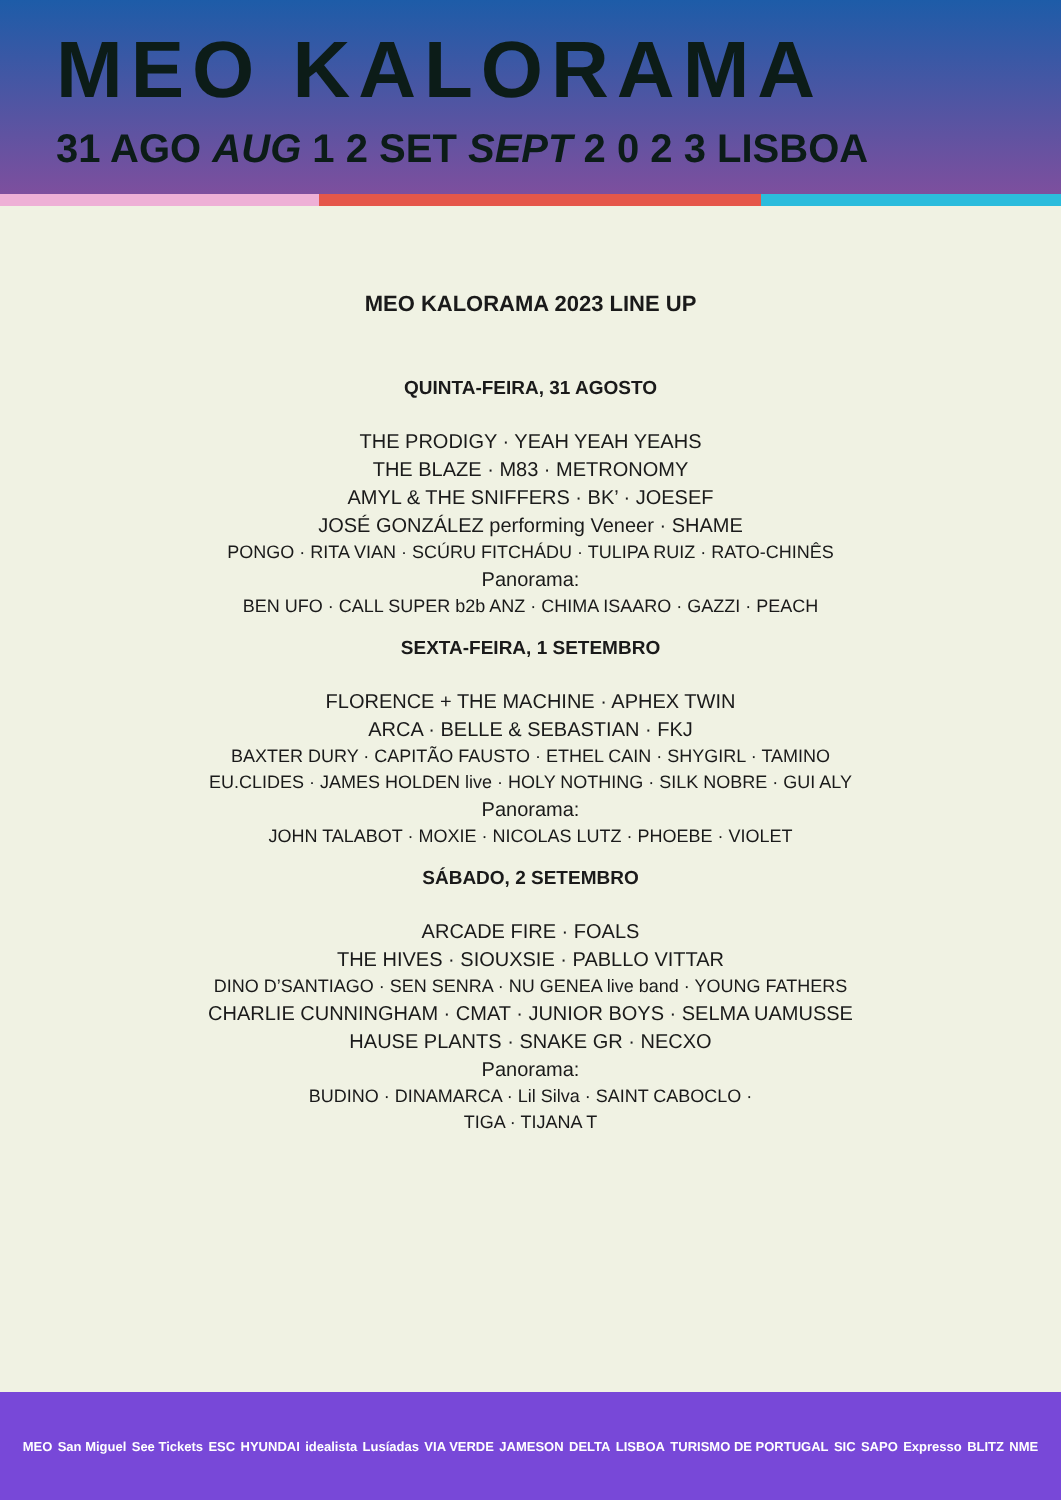MEO KALORAMA
31 AGO AUG 1 2 SET SEPT 2 0 2 3 LISBOA
MEO KALORAMA 2023 LINE UP
QUINTA-FEIRA, 31 AGOSTO
THE PRODIGY · YEAH YEAH YEAHS
THE BLAZE · M83 · METRONOMY
AMYL & THE SNIFFERS · BK’ · JOESEF
JOSÉ GONZÁLEZ performing Veneer · SHAME
PONGO · RITA VIAN · SCÚRU FITCHÁDU · TULIPA RUIZ · RATO-CHINÊS
Panorama:
BEN UFO · CALL SUPER b2b ANZ · CHIMA ISAARO · GAZZI · PEACH
SEXTA-FEIRA, 1 SETEMBRO
FLORENCE + THE MACHINE · APHEX TWIN
ARCA · BELLE & SEBASTIAN · FKJ
BAXTER DURY · CAPITÃO FAUSTO · ETHEL CAIN · SHYGIRL · TAMINO
EU.CLIDES · JAMES HOLDEN live · HOLY NOTHING · SILK NOBRE · GUI ALY
Panorama:
JOHN TALABOT · MOXIE · NICOLAS LUTZ · PHOEBE · VIOLET
SÁBADO, 2 SETEMBRO
ARCADE FIRE · FOALS
THE HIVES · SIOUXSIE · PABLLO VITTAR
DINO D’SANTIAGO · SEN SENRA · NU GENEA live band · YOUNG FATHERS
CHARLIE CUNNINGHAM · CMAT · JUNIOR BOYS · SELMA UAMUSSE
HAUSE PLANTS · SNAKE GR · NECXO
Panorama:
BUDINO · DINAMARCA · Lil Silva · SAINT CABOCLO ·
TIGA · TIJANA T
MEO San Miguel See Tickets ESC HYUNDAI idealista Lusíadas VIA VERDE JAMESON DELTA LISBOA TURISMO DE PORTUGAL SIC SAPO Expresso BLITZ NME